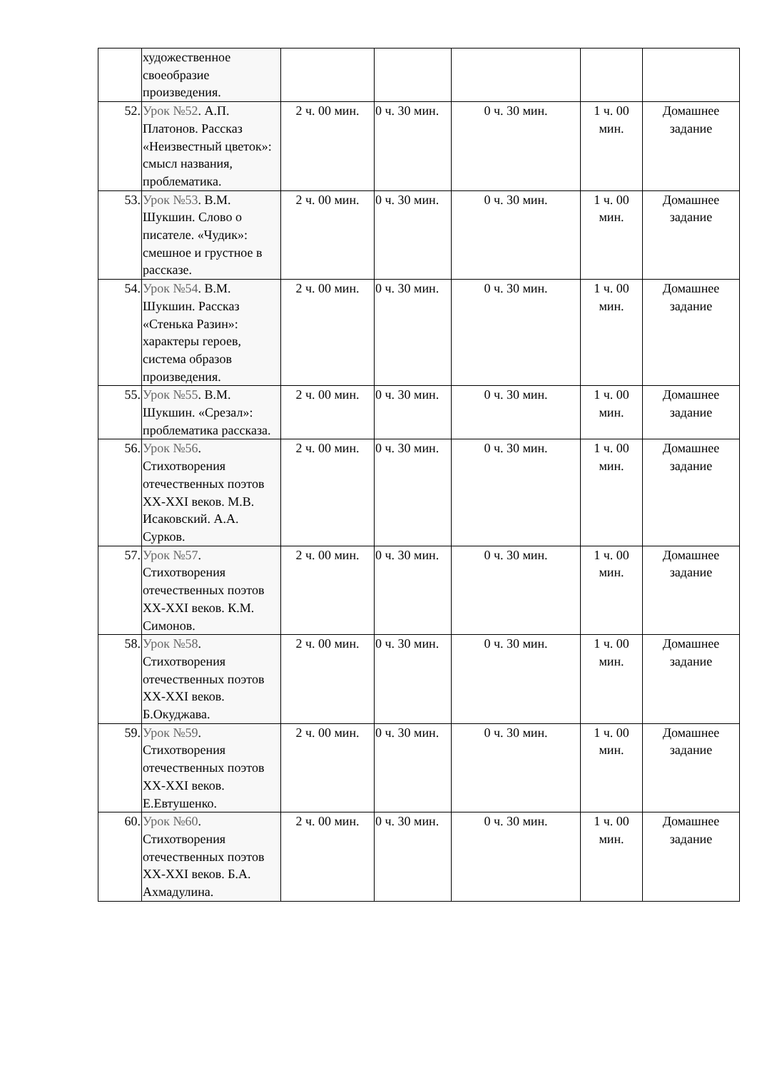| | художественное своеобразие произведения. | | | | | |
| 52. | Урок №52 . А.П. Платонов. Рассказ «Неизвестный цветок»: смысл названия, проблематика. | 2 ч. 00 мин. | 0 ч. 30 мин. | 0 ч. 30 мин. | 1 ч. 00 мин. | Домашнее задание |
| 53. | Урок №53 . В.М. Шукшин. Слово о писателе. «Чудик»: смешное и грустное в рассказе. | 2 ч. 00 мин. | 0 ч. 30 мин. | 0 ч. 30 мин. | 1 ч. 00 мин. | Домашнее задание |
| 54. | Урок №54 . В.М. Шукшин. Рассказ «Стенька Разин»: характеры героев, система образов произведения. | 2 ч. 00 мин. | 0 ч. 30 мин. | 0 ч. 30 мин. | 1 ч. 00 мин. | Домашнее задание |
| 55. | Урок №55 . В.М. Шукшин. «Срезал»: проблематика рассказа. | 2 ч. 00 мин. | 0 ч. 30 мин. | 0 ч. 30 мин. | 1 ч. 00 мин. | Домашнее задание |
| 56. | Урок №56 . Стихотворения отечественных поэтов XX-XXI веков. М.В. Исаковский. А.А. Сурков. | 2 ч. 00 мин. | 0 ч. 30 мин. | 0 ч. 30 мин. | 1 ч. 00 мин. | Домашнее задание |
| 57. | Урок №57 . Стихотворения отечественных поэтов XX-XXI веков. К.М. Симонов. | 2 ч. 00 мин. | 0 ч. 30 мин. | 0 ч. 30 мин. | 1 ч. 00 мин. | Домашнее задание |
| 58. | Урок №58 . Стихотворения отечественных поэтов XX-XXI веков. Б.Окуджава. | 2 ч. 00 мин. | 0 ч. 30 мин. | 0 ч. 30 мин. | 1 ч. 00 мин. | Домашнее задание |
| 59. | Урок №59 . Стихотворения отечественных поэтов XX-XXI веков. Е.Евтушенко. | 2 ч. 00 мин. | 0 ч. 30 мин. | 0 ч. 30 мин. | 1 ч. 00 мин. | Домашнее задание |
| 60. | Урок №60 . Стихотворения отечественных поэтов XX-XXI веков. Б.А. Ахмадулина. | 2 ч. 00 мин. | 0 ч. 30 мин. | 0 ч. 30 мин. | 1 ч. 00 мин. | Домашнее задание |